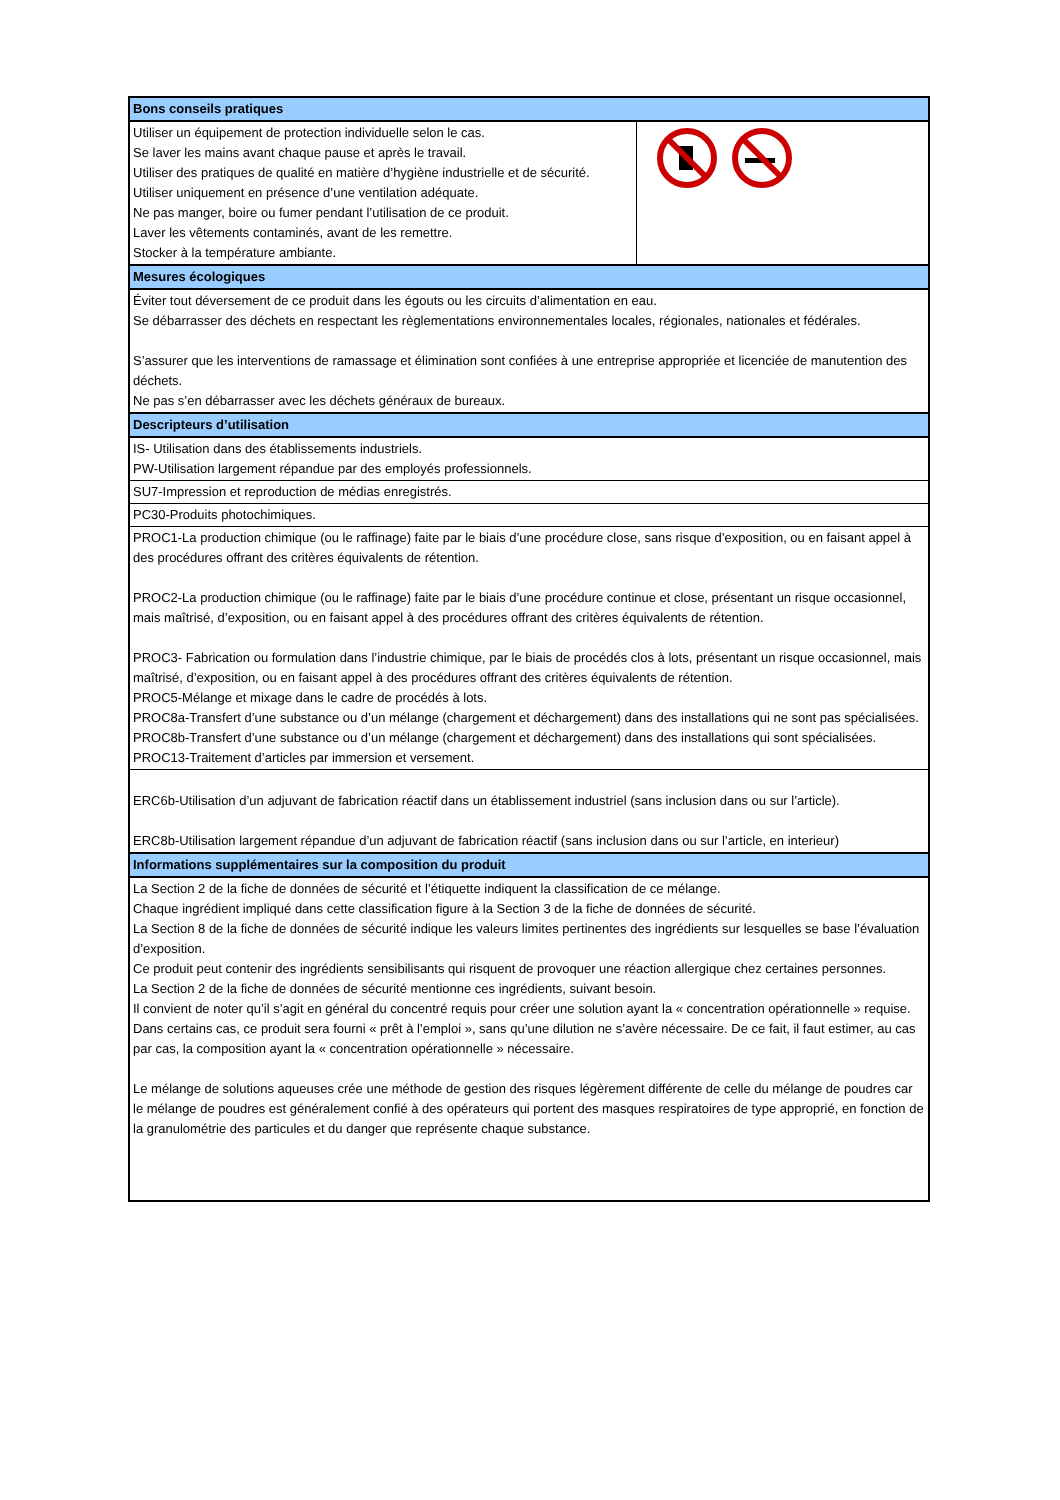| Bons conseils pratiques | |
| --- | --- |
| Utiliser un équipement de protection individuelle selon le cas. Se laver les mains avant chaque pause et après le travail. Utiliser des pratiques de qualité en matière d’hygiène industrielle et de sécurité. Utiliser uniquement en présence d’une ventilation adéquate. Ne pas manger, boire ou fumer pendant l’utilisation de ce produit. Laver les vêtements contaminés, avant de les remettre. Stocker à la température ambiante. | |
| Mesures écologiques | |
| Éviter tout déversement de ce produit dans les égouts ou les circuits d’alimentation en eau. Se débarrasser des déchets en respectant les règlementations environnementales locales, régionales, nationales et fédérales. S’assurer que les interventions de ramassage et élimination sont confiées à une entreprise appropriée et licenciée de manutention des déchets. Ne pas s’en débarrasser avec les déchets généraux de bureaux. | |
| Descripteurs d’utilisation | |
| IS- Utilisation dans des établissements industriels. PW-Utilisation largement répandue par des employés professionnels. | |
| SU7-Impression et reproduction de médias enregistrés. | |
| PC30-Produits photochimiques. | |
| PROC1-La production chimique (ou le raffinage) faite par le biais d’une procédure close, sans risque d’exposition, ou en faisant appel à des procédures offrant des critères équivalents de rétention. PROC2-La production chimique (ou le raffinage) faite par le biais d’une procédure continue et close, présentant un risque occasionnel, mais maîtrisé, d’exposition, ou en faisant appel à des procédures offrant des critères équivalents de rétention. PROC3- Fabrication ou formulation dans l’industrie chimique, par le biais de procédés clos à lots, présentant un risque occasionnel, mais maîtrisé, d’exposition, ou en faisant appel à des procédures offrant des critères équivalents de rétention. PROC5-Mélange et mixage dans le cadre de procédés à lots. PROC8a-Transfert d’une substance ou d’un mélange (chargement et déchargement) dans des installations qui ne sont pas spécialisées. PROC8b-Transfert d’une substance ou d’un mélange (chargement et déchargement) dans des installations qui sont spécialisées. PROC13-Traitement d’articles par immersion et versement. | |
| ERC6b-Utilisation d’un adjuvant de fabrication réactif dans un établissement industriel (sans inclusion dans ou sur l’article). ERC8b-Utilisation largement répandue d’un adjuvant de fabrication réactif (sans inclusion dans ou sur l’article, en interieur) | |
| Informations supplémentaires sur la composition du produit | |
| La Section 2 de la fiche de données de sécurité et l’étiquette indiquent la classification de ce mélange. Chaque ingrédient impliqué dans cette classification figure à la Section 3 de la fiche de données de sécurité. La Section 8 de la fiche de données de sécurité indique les valeurs limites pertinentes des ingrédients sur lesquelles se base l’évaluation d’exposition. Ce produit peut contenir des ingrédients sensibilisants qui risquent de provoquer une réaction allergique chez certaines personnes. La Section 2 de la fiche de données de sécurité mentionne ces ingrédients, suivant besoin. Il convient de noter qu’il s’agit en général du concentré requis pour créer une solution ayant la « concentration opérationnelle » requise. Dans certains cas, ce produit sera fourni « prêt à l’emploi », sans qu’une dilution ne s’avère nécessaire. De ce fait, il faut estimer, au cas par cas, la composition ayant la « concentration opérationnelle » nécessaire. Le mélange de solutions aqueuses crée une méthode de gestion des risques légèrement différente de celle du mélange de poudres car le mélange de poudres est généralement confié à des opérateurs qui portent des masques respiratoires de type approprié, en fonction de la granulométrie des particules et du danger que représente chaque substance. | |